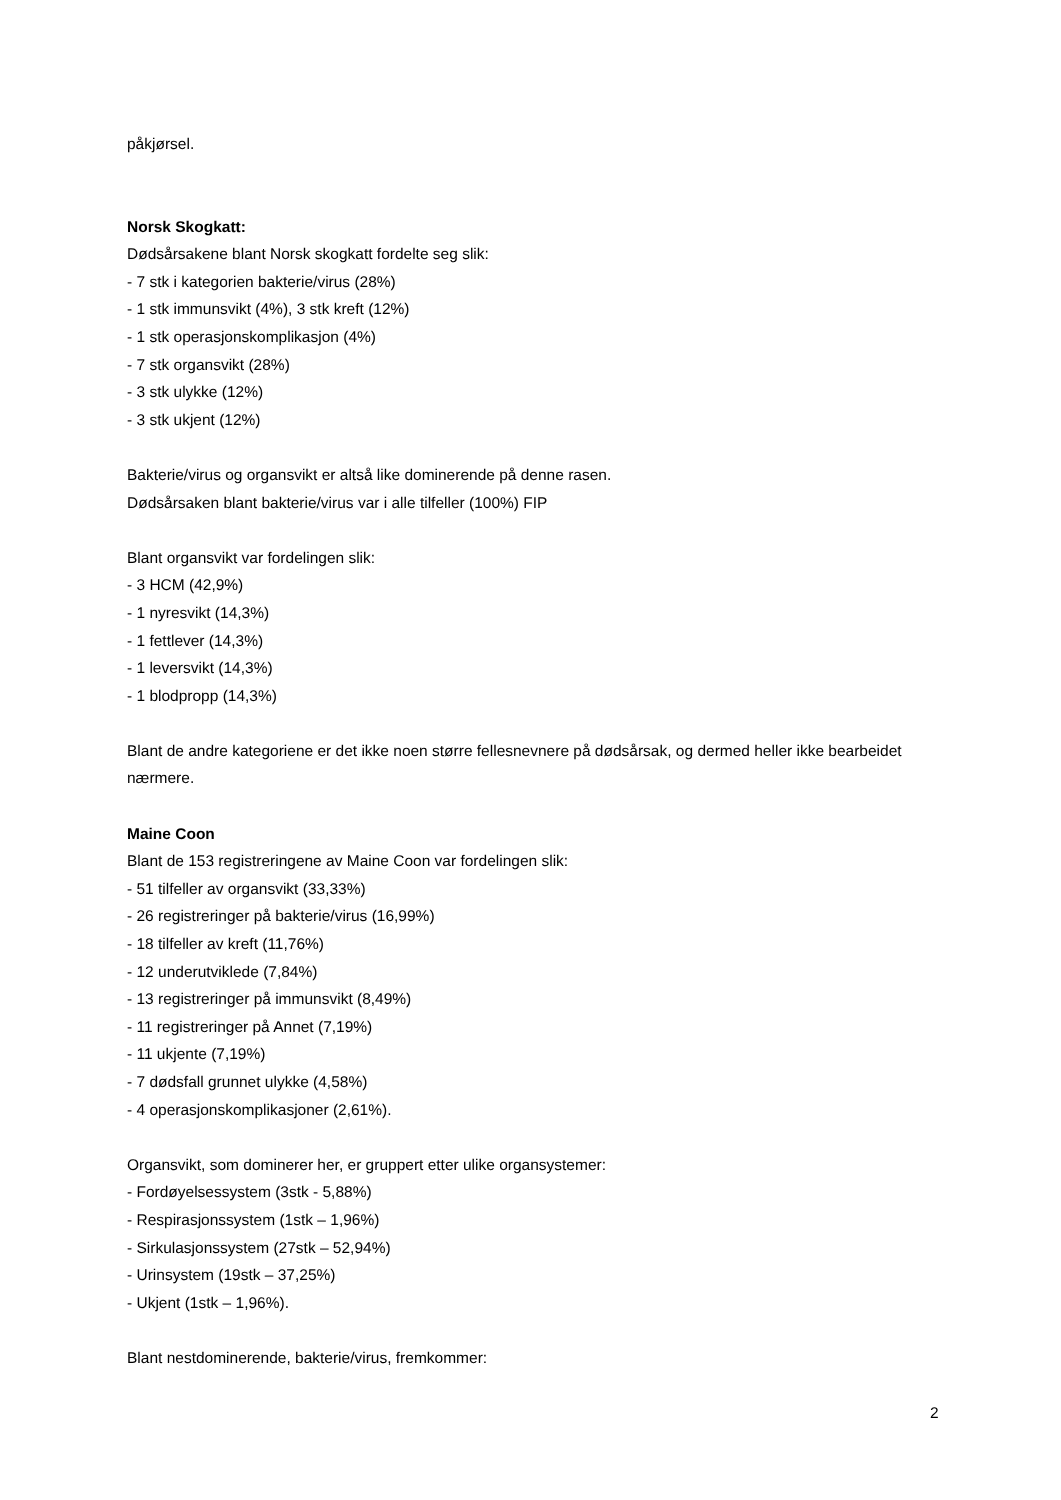påkjørsel.
Norsk Skogkatt:
Dødsårsakene blant Norsk skogkatt fordelte seg slik:
- 7 stk i kategorien bakterie/virus (28%)
- 1 stk immunsvikt (4%), 3 stk kreft (12%)
- 1 stk operasjonskomplikasjon (4%)
- 7 stk organsvikt (28%)
- 3 stk ulykke (12%)
- 3 stk ukjent (12%)
Bakterie/virus og organsvikt er altså like dominerende på denne rasen.
Dødsårsaken blant bakterie/virus var i alle tilfeller (100%) FIP
Blant organsvikt var fordelingen slik:
- 3 HCM (42,9%)
- 1 nyresvikt (14,3%)
- 1 fettlever (14,3%)
- 1 leversvikt (14,3%)
- 1 blodpropp (14,3%)
Blant de andre kategoriene er det ikke noen større fellesnevnere på dødsårsak, og dermed heller ikke bearbeidet nærmere.
Maine Coon
Blant de 153 registreringene av Maine Coon var fordelingen slik:
- 51 tilfeller av organsvikt (33,33%)
- 26 registreringer på bakterie/virus (16,99%)
- 18 tilfeller av kreft (11,76%)
- 12 underutviklede (7,84%)
- 13 registreringer på immunsvikt (8,49%)
- 11 registreringer på Annet (7,19%)
- 11 ukjente (7,19%)
- 7 dødsfall grunnet ulykke (4,58%)
- 4 operasjonskomplikasjoner (2,61%).
Organsvikt, som dominerer her, er gruppert etter ulike organsystemer:
- Fordøyelsessystem (3stk - 5,88%)
- Respirasjonssystem (1stk – 1,96%)
- Sirkulasjonssystem (27stk – 52,94%)
- Urinsystem (19stk – 37,25%)
- Ukjent (1stk – 1,96%).
Blant nestdominerende, bakterie/virus, fremkommer:
2